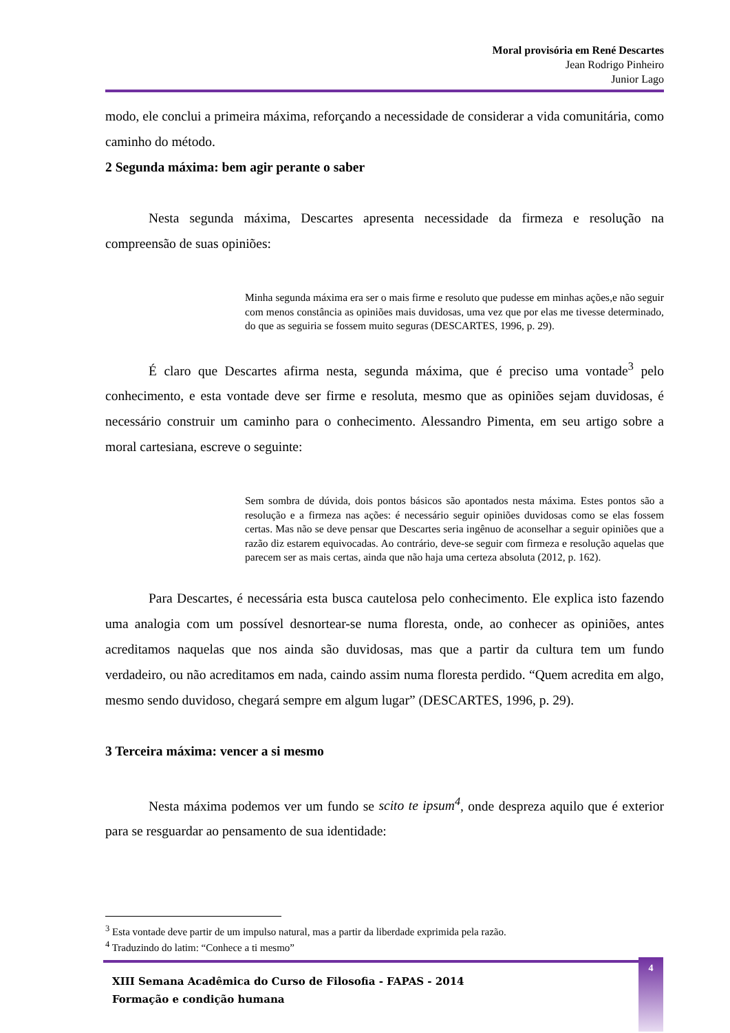Moral provisória em René Descartes
Jean Rodrigo Pinheiro
Junior Lago
modo, ele conclui a primeira máxima, reforçando a necessidade de considerar a vida comunitária, como caminho do método.
2 Segunda máxima: bem agir perante o saber
Nesta segunda máxima, Descartes apresenta necessidade da firmeza e resolução na compreensão de suas opiniões:
Minha segunda máxima era ser o mais firme e resoluto que pudesse em minhas ações,e não seguir com menos constância as opiniões mais duvidosas, uma vez que por elas me tivesse determinado, do que as seguiria se fossem muito seguras (DESCARTES, 1996, p. 29).
É claro que Descartes afirma nesta, segunda máxima, que é preciso uma vontade<sup>3</sup> pelo conhecimento, e esta vontade deve ser firme e resoluta, mesmo que as opiniões sejam duvidosas, é necessário construir um caminho para o conhecimento. Alessandro Pimenta, em seu artigo sobre a moral cartesiana, escreve o seguinte:
Sem sombra de dúvida, dois pontos básicos são apontados nesta máxima. Estes pontos são a resolução e a firmeza nas ações: é necessário seguir opiniões duvidosas como se elas fossem certas. Mas não se deve pensar que Descartes seria ingênuo de aconselhar a seguir opiniões que a razão diz estarem equivocadas. Ao contrário, deve-se seguir com firmeza e resolução aquelas que parecem ser as mais certas, ainda que não haja uma certeza absoluta (2012, p. 162).
Para Descartes, é necessária esta busca cautelosa pelo conhecimento. Ele explica isto fazendo uma analogia com um possível desnortear-se numa floresta, onde, ao conhecer as opiniões, antes acreditamos naquelas que nos ainda são duvidosas, mas que a partir da cultura tem um fundo verdadeiro, ou não acreditamos em nada, caindo assim numa floresta perdido. “Quem acredita em algo, mesmo sendo duvidoso, chegará sempre em algum lugar” (DESCARTES, 1996, p. 29).
3 Terceira máxima: vencer a si mesmo
Nesta máxima podemos ver um fundo se scito te ipsum<sup>4</sup>, onde despreza aquilo que é exterior para se resguardar ao pensamento de sua identidade:
<sup>3</sup> Esta vontade deve partir de um impulso natural, mas a partir da liberdade exprimida pela razão.
<sup>4</sup> Traduzindo do latim: “Conhece a ti mesmo”
XIII Semana Acadêmica do Curso de Filosofia - FAPAS - 2014
Formação e condição humana
4